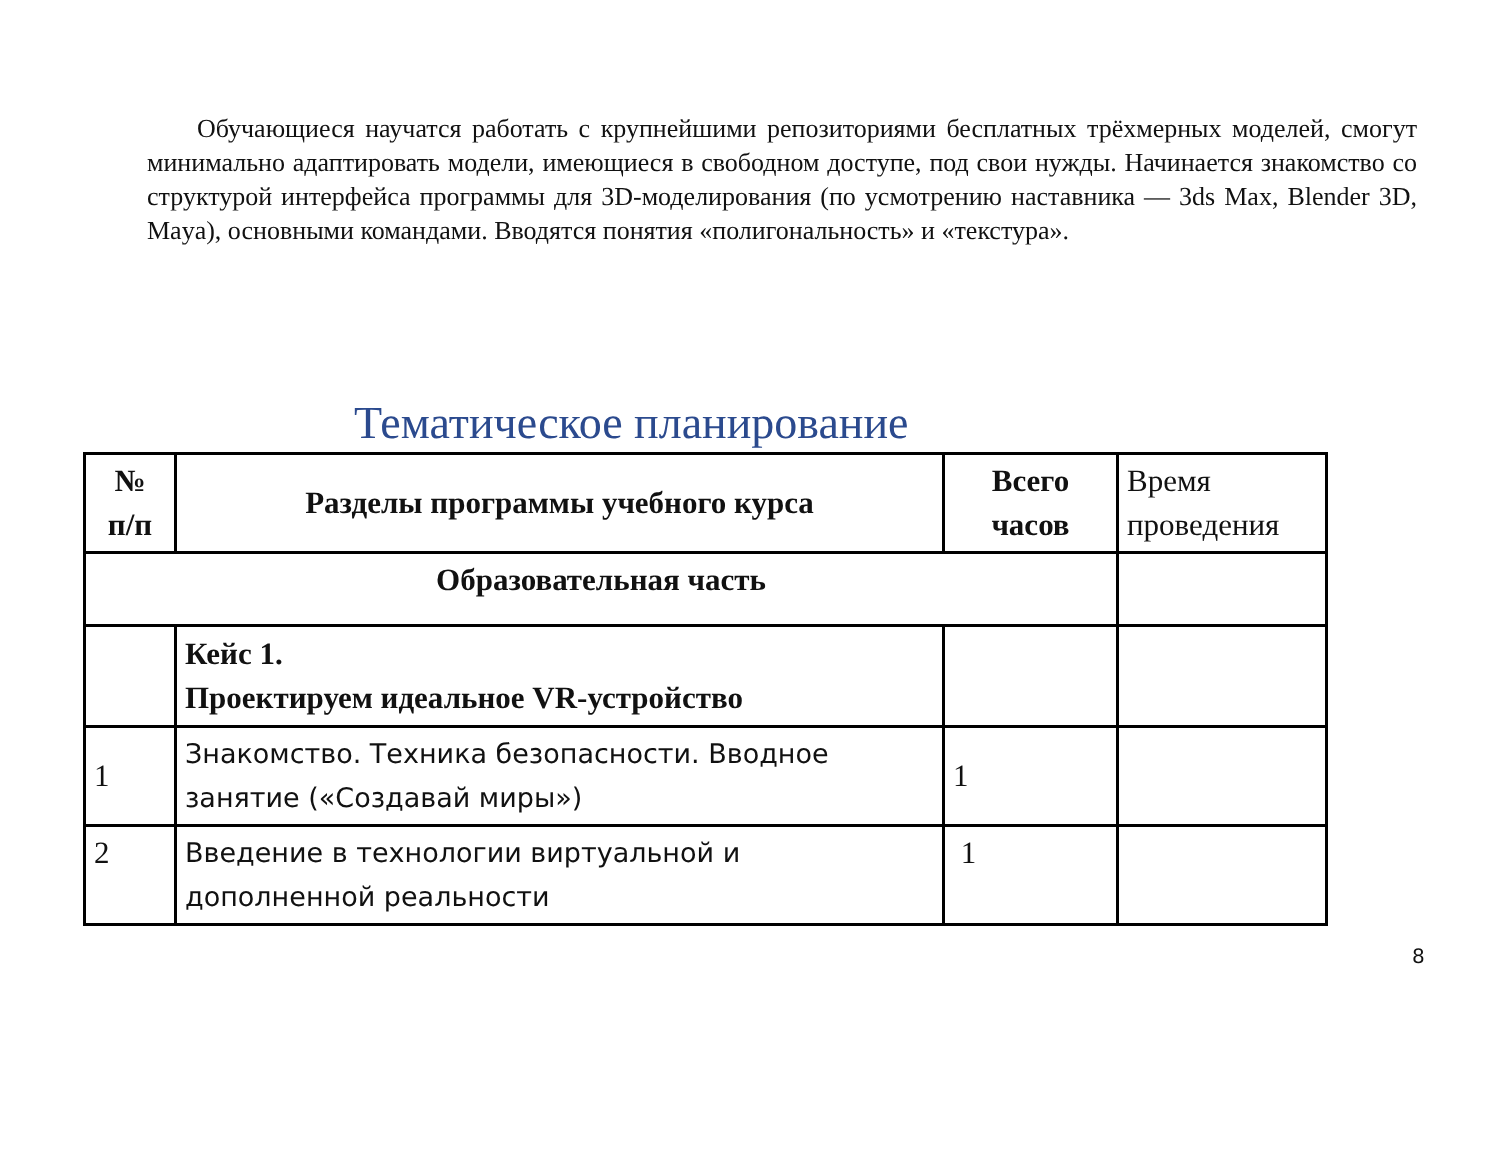Обучающиеся научатся работать с крупнейшими репозиториями бесплатных трёхмерных моделей, смогут минимально адаптировать модели, имеющиеся в свободном доступе, под свои нужды. Начинается знакомство со структурой интерфейса программы для 3D-моделирования (по усмотрению наставника — 3ds Max, Blender 3D, Maya), основными командами. Вводятся понятия «полигональность» и «текстура».
Тематическое планирование
| № п/п | Разделы программы учебного курса | Всего часов | Время проведения |
| Образовательная часть | | | |
| | Кейс 1. Проектируем идеальное VR-устройство | | |
| 1 | Знакомство. Техника безопасности. Вводное занятие («Создавай миры») | 1 | |
| 2 | Введение в технологии виртуальной и дополненной реальности | 1 | |
8